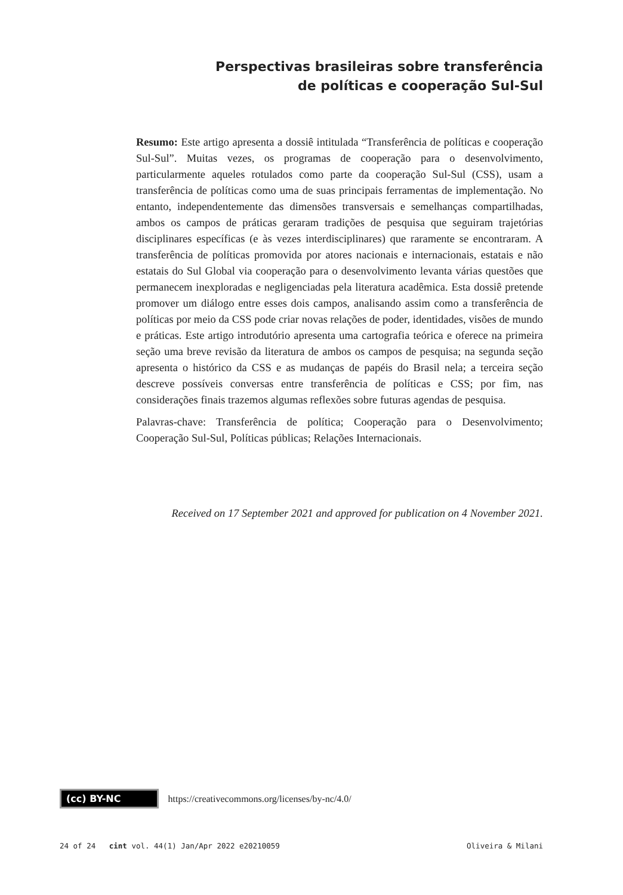Perspectivas brasileiras sobre transferência
de políticas e cooperação Sul-Sul
Resumo: Este artigo apresenta a dossiê intitulada “Transferência de políticas e cooperação Sul-Sul”. Muitas vezes, os programas de cooperação para o desenvolvimento, particularmente aqueles rotulados como parte da cooperação Sul-Sul (CSS), usam a transferência de políticas como uma de suas principais ferramentas de implementação. No entanto, independentemente das dimensões transversais e semelhanças compartilhadas, ambos os campos de práticas geraram tradições de pesquisa que seguiram trajetórias disciplinares específicas (e às vezes interdisciplinares) que raramente se encontraram. A transferência de políticas promovida por atores nacionais e internacionais, estatais e não estatais do Sul Global via cooperação para o desenvolvimento levanta várias questões que permanecem inexploradas e negligenciadas pela literatura acadêmica. Esta dossiê pretende promover um diálogo entre esses dois campos, analisando assim como a transferência de políticas por meio da CSS pode criar novas relações de poder, identidades, visões de mundo e práticas. Este artigo introdutório apresenta uma cartografia teórica e oferece na primeira seção uma breve revisão da literatura de ambos os campos de pesquisa; na segunda seção apresenta o histórico da CSS e as mudanças de papéis do Brasil nela; a terceira seção descreve possíveis conversas entre transferência de políticas e CSS; por fim, nas considerações finais trazemos algumas reflexões sobre futuras agendas de pesquisa.
Palavras-chave: Transferência de política; Cooperação para o Desenvolvimento; Cooperação Sul-Sul, Políticas públicas; Relações Internacionais.
Received on 17 September 2021 and approved for publication on 4 November 2021.
(cc) BY-NC https://creativecommons.org/licenses/by-nc/4.0/
24 of 24 cint vol. 44(1) Jan/Apr 2022 e20210059 Oliveira & Milani